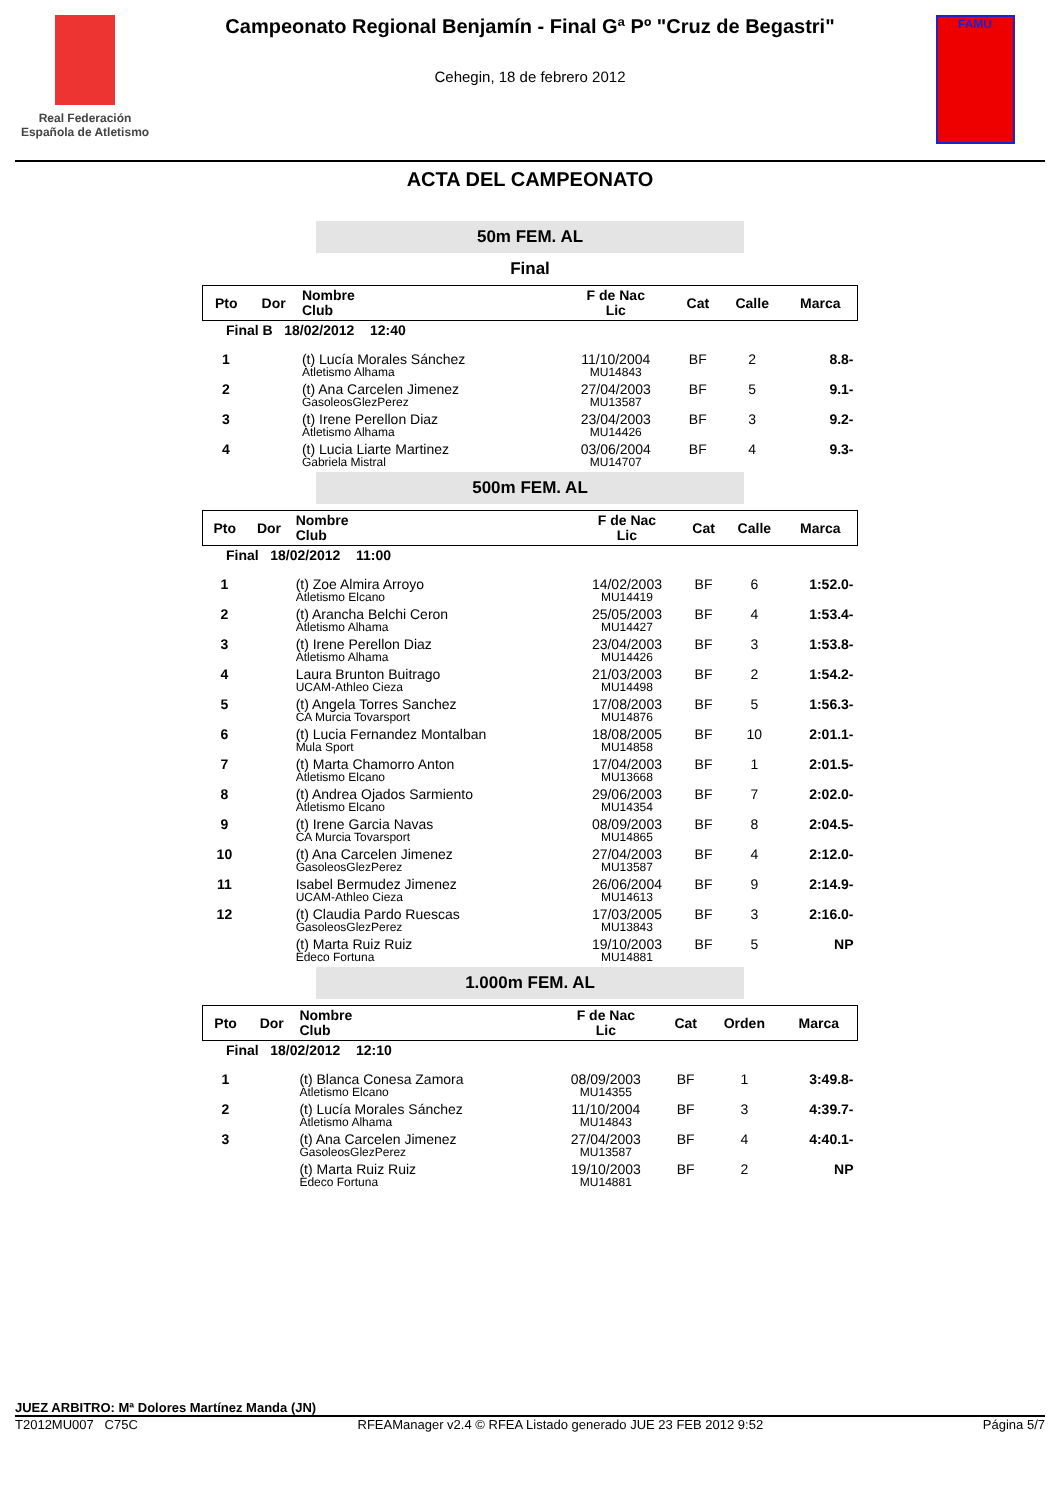Real Federación
Española de Atletismo
Campeonato Regional Benjamín - Final Gª Pº "Cruz de Begastri"
Cehegin, 18 de febrero 2012
FAMU
ACTA DEL CAMPEONATO
50m FEM. AL
Final
| Pto | Dor | Nombre Club | F de Nac Lic | Cat | Calle | Marca |
| --- | --- | --- | --- | --- | --- | --- |
| Final B 18/02/2012 12:40 | | | | | | |
| 1 | | (t) Lucía Morales Sánchez Atletismo Alhama | 11/10/2004 MU14843 | BF | 2 | 8.8- |
| 2 | | (t) Ana Carcelen Jimenez GasoleosGlezPerez | 27/04/2003 MU13587 | BF | 5 | 9.1- |
| 3 | | (t) Irene Perellon Diaz Atletismo Alhama | 23/04/2003 MU14426 | BF | 3 | 9.2- |
| 4 | | (t) Lucia Liarte Martinez Gabriela Mistral | 03/06/2004 MU14707 | BF | 4 | 9.3- |
500m FEM. AL
| Pto | Dor | Nombre Club | F de Nac Lic | Cat | Calle | Marca |
| --- | --- | --- | --- | --- | --- | --- |
| Final 18/02/2012 11:00 | | | | | | |
| 1 | | (t) Zoe Almira Arroyo Atletismo Elcano | 14/02/2003 MU14419 | BF | 6 | 1:52.0- |
| 2 | | (t) Arancha Belchi Ceron Atletismo Alhama | 25/05/2003 MU14427 | BF | 4 | 1:53.4- |
| 3 | | (t) Irene Perellon Diaz Atletismo Alhama | 23/04/2003 MU14426 | BF | 3 | 1:53.8- |
| 4 | | Laura Brunton Buitrago UCAM-Athleo Cieza | 21/03/2003 MU14498 | BF | 2 | 1:54.2- |
| 5 | | (t) Angela Torres Sanchez CA Murcia Tovarsport | 17/08/2003 MU14876 | BF | 5 | 1:56.3- |
| 6 | | (t) Lucia Fernandez Montalban Mula Sport | 18/08/2005 MU14858 | BF | 10 | 2:01.1- |
| 7 | | (t) Marta Chamorro Anton Atletismo Elcano | 17/04/2003 MU13668 | BF | 1 | 2:01.5- |
| 8 | | (t) Andrea Ojados Sarmiento Atletismo Elcano | 29/06/2003 MU14354 | BF | 7 | 2:02.0- |
| 9 | | (t) Irene Garcia Navas CA Murcia Tovarsport | 08/09/2003 MU14865 | BF | 8 | 2:04.5- |
| 10 | | (t) Ana Carcelen Jimenez GasoleosGlezPerez | 27/04/2003 MU13587 | BF | 4 | 2:12.0- |
| 11 | | Isabel Bermudez Jimenez UCAM-Athleo Cieza | 26/06/2004 MU14613 | BF | 9 | 2:14.9- |
| 12 | | (t) Claudia Pardo Ruescas GasoleosGlezPerez | 17/03/2005 MU13843 | BF | 3 | 2:16.0- |
| | | (t) Marta Ruiz Ruiz Edeco Fortuna | 19/10/2003 MU14881 | BF | 5 | NP |
1.000m FEM. AL
| Pto | Dor | Nombre Club | F de Nac Lic | Cat | Orden | Marca |
| --- | --- | --- | --- | --- | --- | --- |
| Final 18/02/2012 12:10 | | | | | | |
| 1 | | (t) Blanca Conesa Zamora Atletismo Elcano | 08/09/2003 MU14355 | BF | 1 | 3:49.8- |
| 2 | | (t) Lucía Morales Sánchez Atletismo Alhama | 11/10/2004 MU14843 | BF | 3 | 4:39.7- |
| 3 | | (t) Ana Carcelen Jimenez GasoleosGlezPerez | 27/04/2003 MU13587 | BF | 4 | 4:40.1- |
| | | (t) Marta Ruiz Ruiz Edeco Fortuna | 19/10/2003 MU14881 | BF | 2 | NP |
JUEZ ARBITRO: Mª Dolores Martínez Manda (JN)
T2012MU007 C75C RFEAManager v2.4 © RFEA Listado generado JUE 23 FEB 2012 9:52 Página 5/7